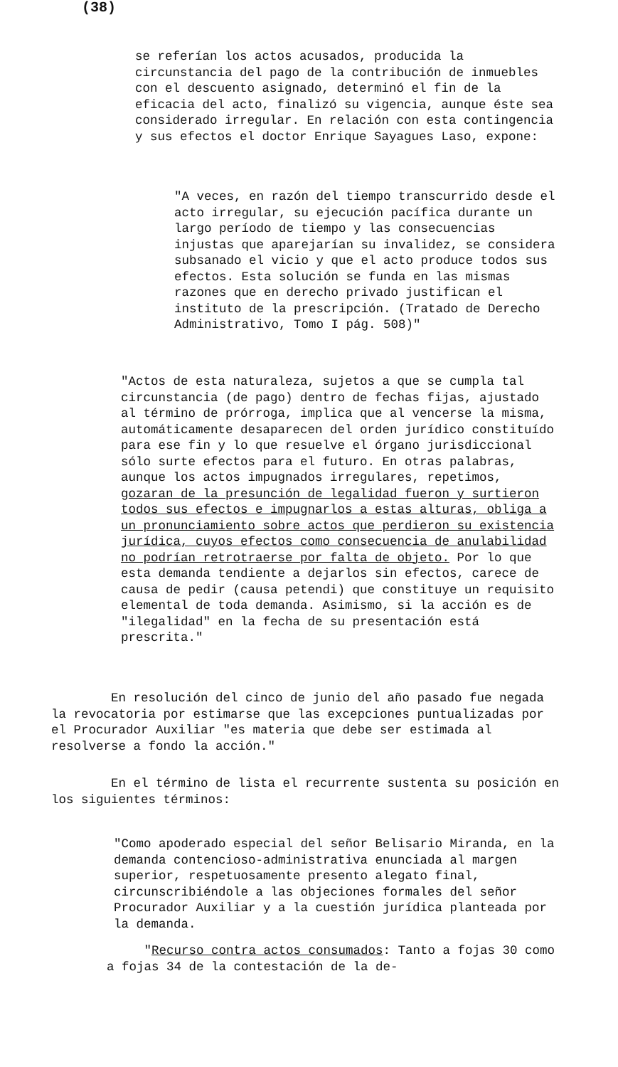(38)
se referían los actos acusados, producida la circunstancia del pago de la contribución de inmuebles con el descuento asignado, determinó el fin de la eficacia del acto, finalizó su vigencia, aunque éste sea considerado irregular. En relación con esta contingencia y sus efectos el doctor Enrique Sayagues Laso, expone:
"A veces, en razón del tiempo transcurrido desde el acto irregular, su ejecución pacífica durante un largo período de tiempo y las consecuencias injustas que aparejarían su invalidez, se considera subsanado el vicio y que el acto produce todos sus efectos. Esta solución se funda en las mismas razones que en derecho privado justifican el instituto de la prescripción. (Tratado de Derecho Administrativo, Tomo I pág. 508)"
"Actos de esta naturaleza, sujetos a que se cumpla tal circunstancia (de pago) dentro de fechas fijas, ajustado al término de prórroga, implica que al vencerse la misma, automáticamente desaparecen del orden jurídico constituído para ese fin y lo que resuelve el órgano jurisdiccional sólo surte efectos para el futuro. En otras palabras, aunque los actos impugnados irregulares, repetimos, gozaran de la presunción de legalidad fueron y surtieron todos sus efectos e impugnarlos a estas alturas, obliga a un pronunciamiento sobre actos que perdieron su existencia jurídica, cuyos efectos como consecuencia de anulabilidad no podrían retrotraerse por falta de objeto. Por lo que esta demanda tendiente a dejarlos sin efectos, carece de causa de pedir (causa petendi) que constituye un requisito elemental de toda demanda. Asimismo, si la acción es de "ilegalidad" en la fecha de su presentación está prescrita."
En resolución del cinco de junio del año pasado fue negada la revocatoria por estimarse que las excepciones puntualizadas por el Procurador Auxiliar "es materia que debe ser estimada al resolverse a fondo la acción."
En el término de lista el recurrente sustenta su posición en los siguientes términos:
"Como apoderado especial del señor Belisario Miranda, en la demanda contencioso-administrativa enunciada al margen superior, respetuosamente presento alegato final, circunscribiéndole a las objeciones formales del señor Procurador Auxiliar y a la cuestión jurídica planteada por la demanda.
"Recurso contra actos consumados: Tanto a fojas 30 como a fojas 34 de la contestación de la de-